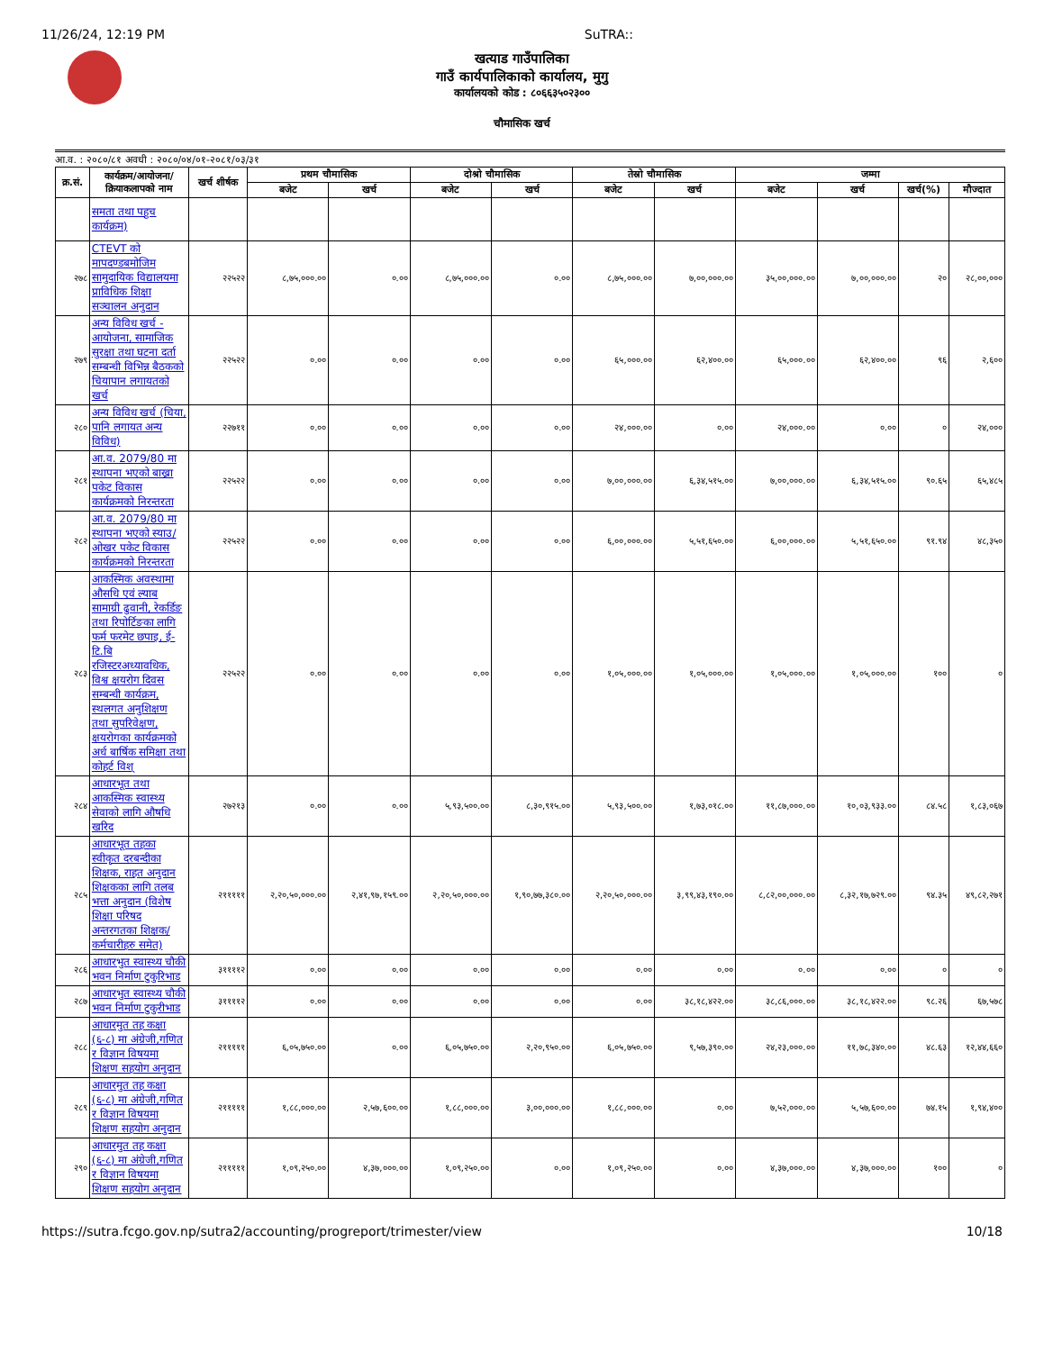11/26/24, 12:19 PM SuTRA::
खत्याड गाउँपालिका
गाउँ कार्यपालिकाको कार्यालय, मुगु
कार्यालयको कोड : ८०६६३५०२३००
चौमासिक खर्च
आ.व. : २०८०/८१ अवधी : २०८०/०४/०१-२०८१/०३/३१
| क्र.सं. | कार्यक्रम/आयोजना/ क्रियाकलापको नाम | खर्च शीर्षक | प्रथम चौमासिक | | दोश्रो चौमासिक | | तेस्रो चौमासिक | | जम्मा | | | |
| --- | --- | --- | --- | --- | --- | --- | --- | --- | --- | --- | --- | --- |
| | | | बजेट | खर्च | बजेट | खर्च | बजेट | खर्च | बजेट | खर्च | खर्च(%) | मौज्दात |
| | समता तथा पहुच कार्यक्रम) | | | | | | | | | | | |
| २७८ | CTEVT को मापदण्डबमोजिम सामुदायिक विद्यालयमा प्राविधिक शिक्षा सञ्चालन अनुदान | २२५२२ | ८,७५,०००.०० | ०.०० | ८,७५,०००.०० | ०.०० | ८,७५,०००.०० | ७,००,०००.०० | ३५,००,०००.०० | ७,००,०००.०० | २० | २८,००,००० |
| २७९ | अन्य विविध खर्च - आयोजना, सामाजिक सुरक्षा तथा घटना दर्ता सम्बन्धी विभिन्न बैठकको चियापान लगायतको खर्च | २२५२२ | ०.०० | ०.०० | ०.०० | ०.०० | ६५,०००.०० | ६२,४००.०० | ६५,०००.०० | ६२,४००.०० | ९६ | २,६०० |
| २८० | अन्य विविध खर्च (चिया, पानि लगायत अन्य विविध) | २२७११ | ०.०० | ०.०० | ०.०० | ०.०० | २४,०००.०० | ०.०० | २४,०००.०० | ०.०० | ० | २४,००० |
| २८१ | आ.व. 2079/80 मा स्थापना भएको बाख्रा पकेट विकास कार्यक्रमको निरन्तरता | २२५२२ | ०.०० | ०.०० | ०.०० | ०.०० | ७,००,०००.०० | ६,३४,५१५.०० | ७,००,०००.०० | ६,३४,५१५.०० | ९०.६५ | ६५,४८५ |
| २८२ | आ.व. 2079/80 मा स्थापना भएको स्याउ/ ओखर पकेट विकास कार्यक्रमको निरन्तरता | २२५२२ | ०.०० | ०.०० | ०.०० | ०.०० | ६,००,०००.०० | ५,५१,६५०.०० | ६,००,०००.०० | ५,५१,६५०.०० | ९१.९४ | ४८,३५० |
| २८३ | आकस्मिक अवस्थामा औसधि एवं ल्याब सामाग्री ढुवानी, रेकर्डिङ तथा रिपोर्टिङका लागि फर्म फरमेट छपाइ, ई-टि.बि रजिस्टरअध्यावधिक, विश्व क्षयरोग दिवस सम्बन्धी कार्यक्रम, स्थलगत अनुशिक्षण तथा सुपरिवेक्षण, क्षयरोगका कार्यक्रमको अर्ध बार्षिक समिक्षा तथा कोहर्ट विश् | २२५२२ | ०.०० | ०.०० | ०.०० | ०.०० | १,०५,०००.०० | १,०५,०००.०० | १,०५,०००.०० | १,०५,०००.०० | १०० | ० |
| २८४ | आधारभूत तथा आकस्मिक स्वास्थ्य सेवाको लागि औषधि खरिद | २७२१३ | ०.०० | ०.०० | ५,९३,५००.०० | ८,३०,९१५.०० | ५,९३,५००.०० | १,७३,०१८.०० | ११,८७,०००.०० | १०,०३,९३३.०० | ८४.५८ | १,८३,०६७ |
| २८५ | आधारभूत तहका स्वीकृत दरबन्दीका शिक्षक, राहत अनुदान शिक्षकका लागि तलब भत्ता अनुदान (विशेष शिक्षा परिषद अन्तरगतका शिक्षक/ कर्मचारीहरु समेत) | २१११११ | २,२०,५०,०००.०० | २,४१,९७,१५९.०० | २,२०,५०,०००.०० | १,९०,७७,३८०.०० | २,२०,५०,०००.०० | ३,९९,४३,१९०.०० | ८,८२,००,०००.०० | ८,३२,१७,७२९.०० | ९४.३५ | ४९,८२,२७१ |
| २८६ | आधारभुत स्वास्थ्य चौकी भवन निर्माण टुकुरिभाड | ३११११२ | ०.०० | ०.०० | ०.०० | ०.०० | ०.०० | ०.०० | ०.०० | ०.०० | ० | ० |
| २८७ | आधारभुत स्वास्थ्य चौकी भवन निर्माण टुकुरीभाड | ३११११२ | ०.०० | ०.०० | ०.०० | ०.०० | ०.०० | ३८,१८,४२२.०० | ३८,८६,०००.०० | ३८,१८,४२२.०० | ९८.२६ | ६७,५७८ |
| २८८ | आधारमुत तह कक्षा (६-८) मा अंग्रेजी,गणित र विज्ञान विषयमा शिक्षण सहयोग अनुदान | २१११११ | ६,०५,७५०.०० | ०.०० | ६,०५,७५०.०० | २,२०,९५०.०० | ६,०५,७५०.०० | ९,५७,३९०.०० | २४,२३,०००.०० | ११,७८,३४०.०० | ४८.६३ | १२,४४,६६० |
| २८९ | आधारमुत तह कक्षा (६-८) मा अंग्रेजी,गणित र विज्ञान विषयमा शिक्षण सहयोग अनुदान | २१११११ | १,८८,०००.०० | २,५७,६००.०० | १,८८,०००.०० | ३,००,०००.०० | १,८८,०००.०० | ०.०० | ७,५२,०००.०० | ५,५७,६००.०० | ७४.१५ | १,९४,४०० |
| २९० | आधारमुत तह कक्षा (६-८) मा अंग्रेजी,गणित र विज्ञान विषयमा शिक्षण सहयोग अनुदान | २१११११ | १,०९,२५०.०० | ४,३७,०००.०० | १,०९,२५०.०० | ०.०० | १,०९,२५०.०० | ०.०० | ४,३७,०००.०० | ४,३७,०००.०० | १०० | ० |
https://sutra.fcgo.gov.np/sutra2/accounting/progreport/trimester/view 10/18